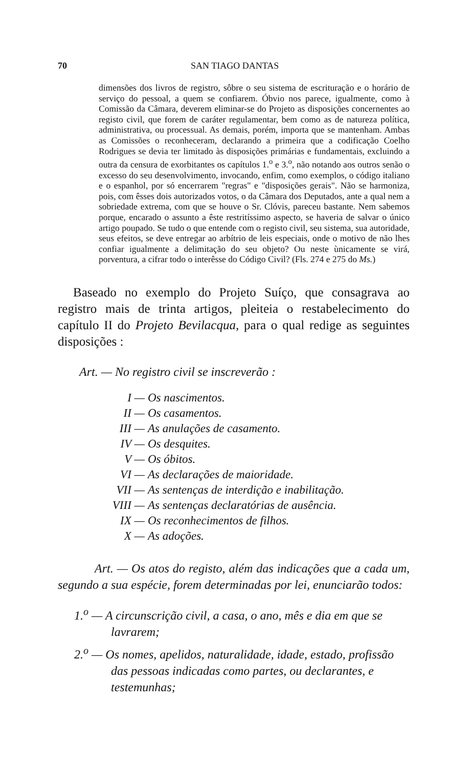70 SAN TIAGO DANTAS
dimensões dos livros de registro, sôbre o seu sistema de escrituração e o horário de serviço do pessoal, a quem se confiarem. Óbvio nos parece, igualmente, como à Comissão da Câmara, deverem eliminar-se do Projeto as disposições concernentes ao registo civil, que forem de caráter regulamentar, bem como as de natureza política, administrativa, ou processual. As demais, porém, importa que se mantenham. Ambas as Comissões o reconheceram, declarando a primeira que a codificação Coelho Rodrigues se devia ter limitado às disposições primárias e fundamentais, excluindo a outra da censura de exorbitantes os capítulos 1.<sup>o</sup> e 3.<sup>o</sup>, não notando aos outros senão o excesso do seu desenvolvimento, invocando, enfim, como exemplos, o código italiano e o espanhol, por só encerrarem "regras" e "disposições gerais". Não se harmoniza, pois, com êsses dois autorizados votos, o da Câmara dos Deputados, ante a qual nem a sobriedade extrema, com que se houve o Sr. Clóvis, pareceu bastante. Nem sabemos porque, encarado o assunto a êste restritíssimo aspecto, se haveria de salvar o único artigo poupado. Se tudo o que entende com o registo civil, seu sistema, sua autoridade, seus efeitos, se deve entregar ao arbítrio de leis especiais, onde o motivo de não lhes confiar igualmente a delimitação do seu objeto? Ou neste ùnicamente se virá, porventura, a cifrar todo o interêsse do Código Civil? (Fls. 274 e 275 do Ms.)
Baseado no exemplo do Projeto Suíço, que consagrava ao registro mais de trinta artigos, pleiteia o restabelecimento do capítulo II do Projeto Bevilacqua, para o qual redige as seguintes disposições :
Art. — No registro civil se inscreverão :
I — Os nascimentos.
II — Os casamentos.
III — As anulações de casamento.
IV — Os desquites.
V — Os óbitos.
VI — As declarações de maioridade.
VII — As sentenças de interdição e inabilitação.
VIII — As sentenças declaratórias de ausência.
IX — Os reconhecimentos de filhos.
X — As adoções.
Art. — Os atos do registo, além das indicações que a cada um, segundo a sua espécie, forem determinadas por lei, enunciarão todos:
1.<sup>o</sup> — A circunscrição civil, a casa, o ano, mês e dia em que se lavrarem;
2.<sup>o</sup> — Os nomes, apelidos, naturalidade, idade, estado, profissão das pessoas indicadas como partes, ou declarantes, e testemunhas;